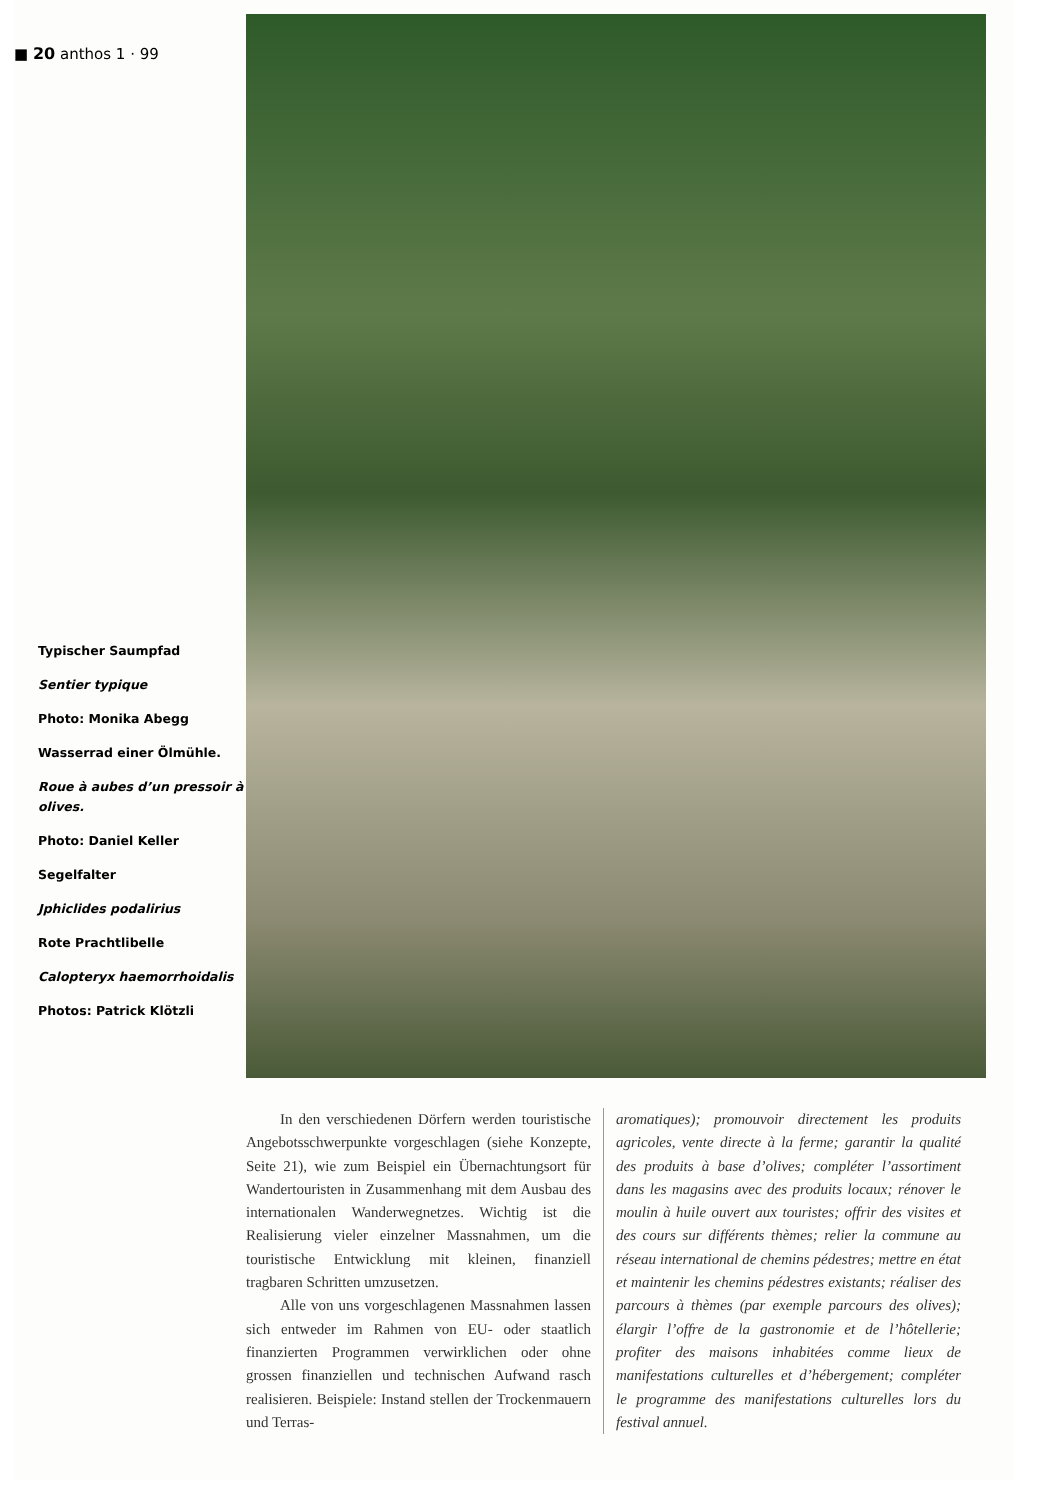■ 20 anthos 1 · 99
Typischer Saumpfad
Sentier typique
Photo: Monika Abegg
Wasserrad einer Ölmühle.
Roue à aubes d’un pressoir à olives.
Photo: Daniel Keller
Segelfalter
Jphiclides podalirius
Rote Prachtlibelle
Calopteryx haemorrhoidalis
Photos: Patrick Klötzli
In den verschiedenen Dörfern werden touristische Angebotsschwerpunkte vorgeschlagen (siehe Konzepte, Seite 21), wie zum Beispiel ein Übernachtungsort für Wandertouristen in Zusammenhang mit dem Ausbau des internationalen Wanderwegnetzes. Wichtig ist die Realisierung vieler einzelner Massnahmen, um die touristische Entwicklung mit kleinen, finanziell tragbaren Schritten umzusetzen.
Alle von uns vorgeschlagenen Massnahmen lassen sich entweder im Rahmen von EU- oder staatlich finanzierten Programmen verwirklichen oder ohne grossen finanziellen und technischen Aufwand rasch realisieren. Beispiele: Instand stellen der Trockenmauern und Terras-
aromatiques); promouvoir directement les produits agricoles, vente directe à la ferme; garantir la qualité des produits à base d’olives; compléter l’assortiment dans les magasins avec des produits locaux; rénover le moulin à huile ouvert aux touristes; offrir des visites et des cours sur différents thèmes; relier la commune au réseau international de chemins pédestres; mettre en état et maintenir les chemins pédestres existants; réaliser des parcours à thèmes (par exemple parcours des olives); élargir l’offre de la gastronomie et de l’hôtellerie; profiter des maisons inhabitées comme lieux de manifestations culturelles et d’hébergement; compléter le programme des manifestations culturelles lors du festival annuel.